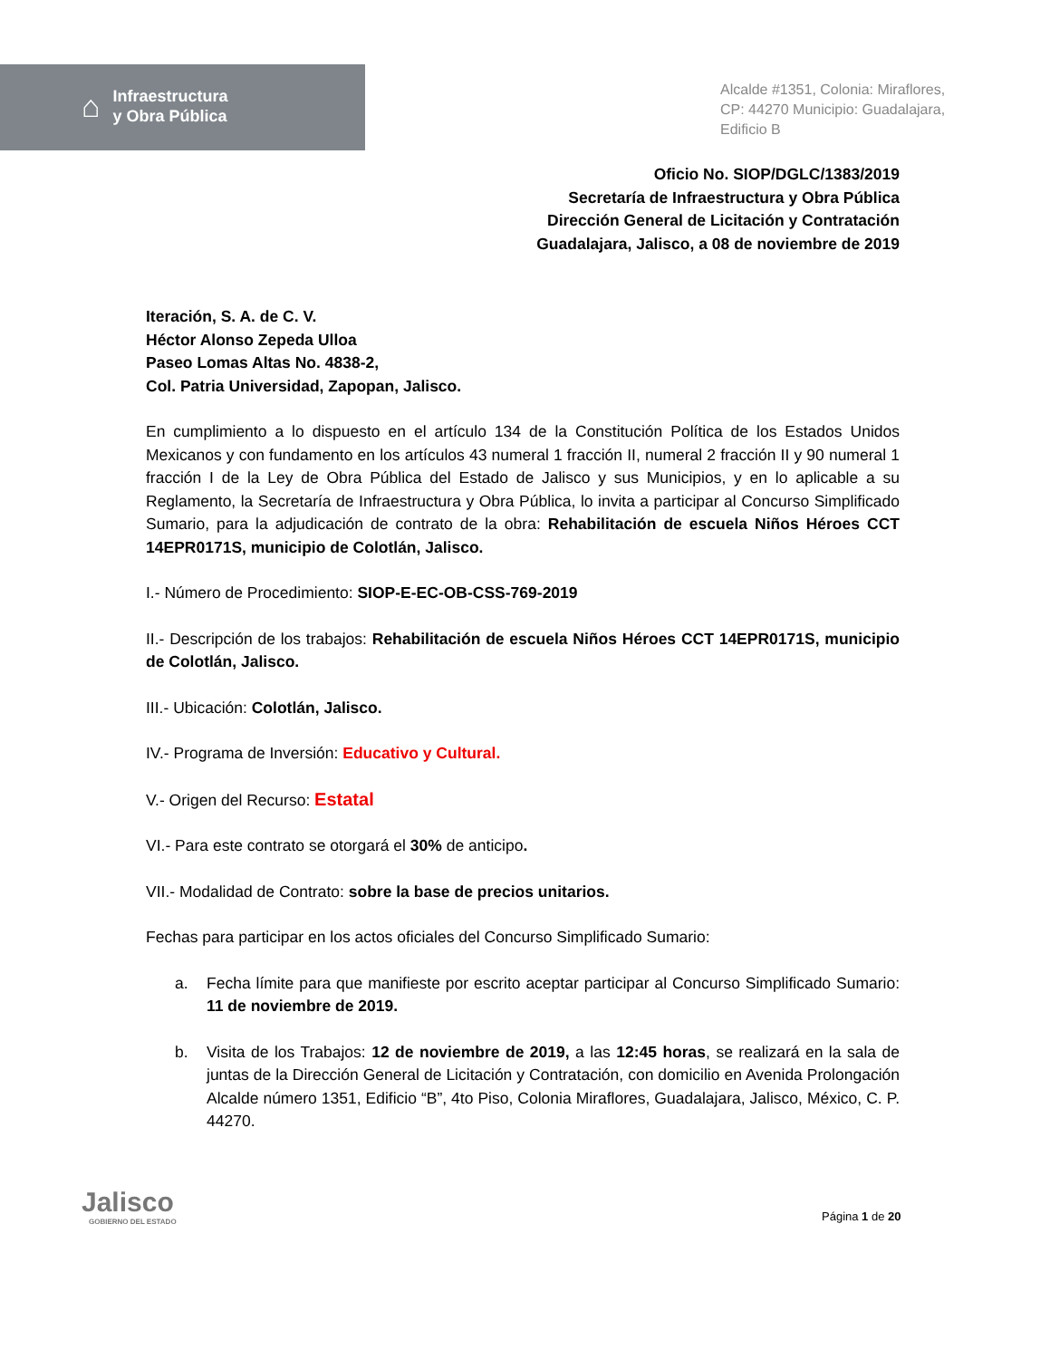⌂
Infraestructura
y Obra Pública
Alcalde #1351, Colonia: Miraflores,
CP: 44270 Municipio: Guadalajara,
Edificio B
Oficio No. SIOP/DGLC/1383/2019
Secretaría de Infraestructura y Obra Pública
Dirección General de Licitación y Contratación
Guadalajara, Jalisco, a 08 de noviembre de 2019
Iteración, S. A. de C. V.
Héctor Alonso Zepeda Ulloa
Paseo Lomas Altas No. 4838-2,
Col. Patria Universidad, Zapopan, Jalisco.
En cumplimiento a lo dispuesto en el artículo 134 de la Constitución Política de los Estados Unidos Mexicanos y con fundamento en los artículos 43 numeral 1 fracción II, numeral 2 fracción II y 90 numeral 1 fracción I de la Ley de Obra Pública del Estado de Jalisco y sus Municipios, y en lo aplicable a su Reglamento, la Secretaría de Infraestructura y Obra Pública, lo invita a participar al Concurso Simplificado Sumario, para la adjudicación de contrato de la obra: Rehabilitación de escuela Niños Héroes CCT 14EPR0171S, municipio de Colotlán, Jalisco.
I.- Número de Procedimiento: SIOP-E-EC-OB-CSS-769-2019
II.- Descripción de los trabajos: Rehabilitación de escuela Niños Héroes CCT 14EPR0171S, municipio de Colotlán, Jalisco.
III.- Ubicación: Colotlán, Jalisco.
IV.- Programa de Inversión: Educativo y Cultural.
V.- Origen del Recurso: Estatal
VI.- Para este contrato se otorgará el 30% de anticipo.
VII.- Modalidad de Contrato: sobre la base de precios unitarios.
Fechas para participar en los actos oficiales del Concurso Simplificado Sumario:
a. Fecha límite para que manifieste por escrito aceptar participar al Concurso Simplificado Sumario: 11 de noviembre de 2019.
b. Visita de los Trabajos: 12 de noviembre de 2019, a las 12:45 horas, se realizará en la sala de juntas de la Dirección General de Licitación y Contratación, con domicilio en Avenida Prolongación Alcalde número 1351, Edificio “B”, 4to Piso, Colonia Miraflores, Guadalajara, Jalisco, México, C. P. 44270.
Página 1 de 20
Jalisco
GOBIERNO DEL ESTADO